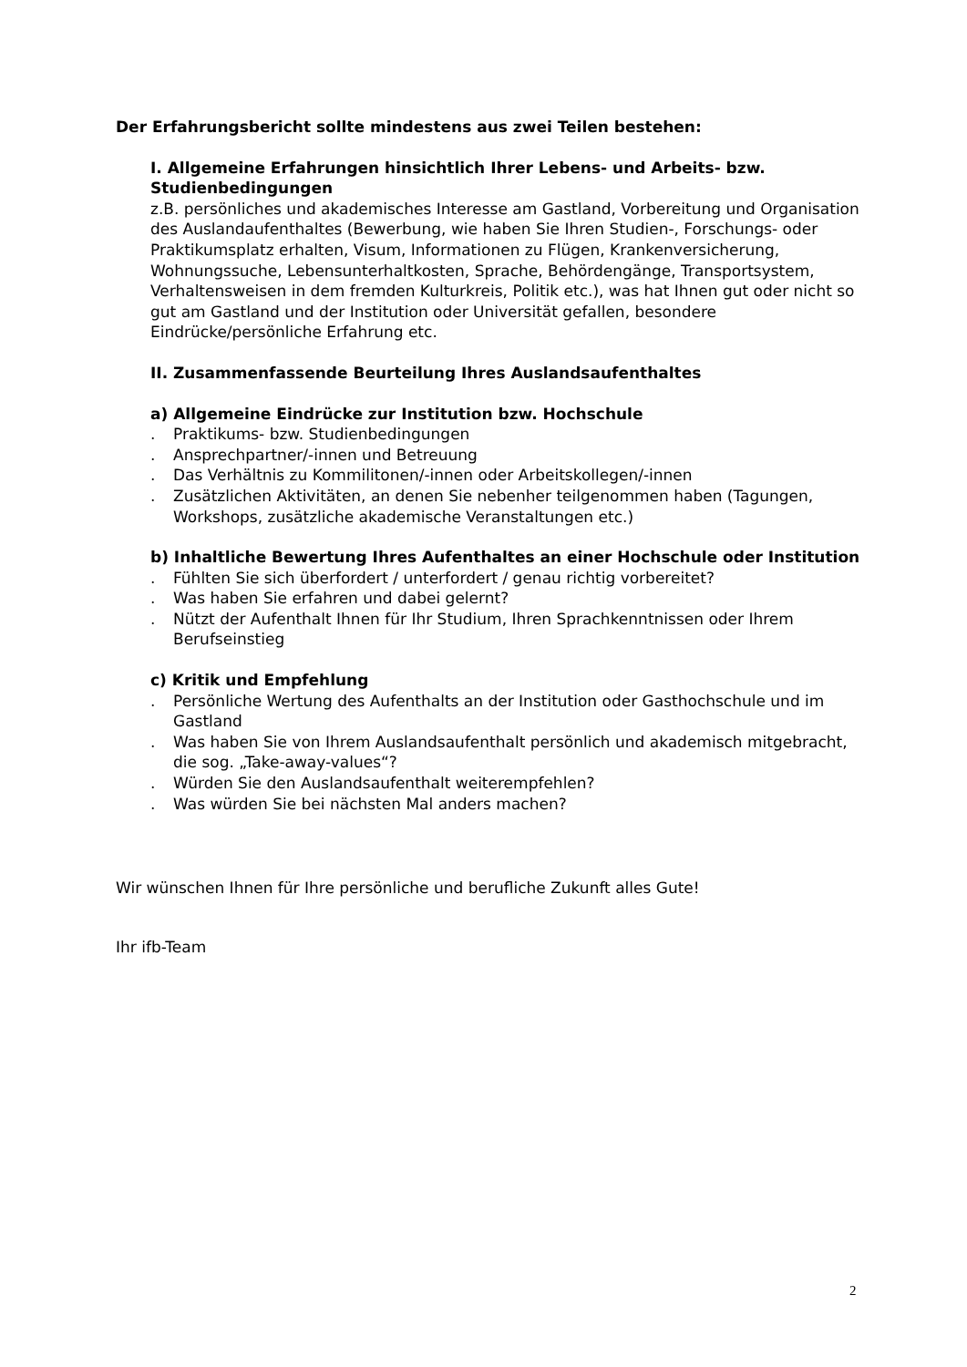Der Erfahrungsbericht sollte mindestens aus zwei Teilen bestehen:
I. Allgemeine Erfahrungen hinsichtlich Ihrer Lebens- und Arbeits- bzw. Studienbedingungen
z.B. persönliches und akademisches Interesse am Gastland, Vorbereitung und Organisation des Auslandaufenthaltes (Bewerbung, wie haben Sie Ihren Studien-, Forschungs- oder Praktikumsplatz erhalten, Visum, Informationen zu Flügen, Krankenversicherung, Wohnungssuche, Lebensunterhaltkosten, Sprache, Behördengänge, Transportsystem, Verhaltensweisen in dem fremden Kulturkreis, Politik etc.), was hat Ihnen gut oder nicht so gut am Gastland und der Institution oder Universität gefallen, besondere Eindrücke/persönliche Erfahrung etc.
II. Zusammenfassende Beurteilung Ihres Auslandsaufenthaltes
a) Allgemeine Eindrücke zur Institution bzw. Hochschule
. Praktikums- bzw. Studienbedingungen
. Ansprechpartner/-innen und Betreuung
. Das Verhältnis zu Kommilitonen/-innen oder Arbeitskollegen/-innen
. Zusätzlichen Aktivitäten, an denen Sie nebenher teilgenommen haben (Tagungen, Workshops, zusätzliche akademische Veranstaltungen etc.)
b) Inhaltliche Bewertung Ihres Aufenthaltes an einer Hochschule oder Institution
. Fühlten Sie sich überfordert / unterfordert / genau richtig vorbereitet?
. Was haben Sie erfahren und dabei gelernt?
. Nützt der Aufenthalt Ihnen für Ihr Studium, Ihren Sprachkenntnissen oder Ihrem Berufseinstieg
c) Kritik und Empfehlung
. Persönliche Wertung des Aufenthalts an der Institution oder Gasthochschule und im Gastland
. Was haben Sie von Ihrem Auslandsaufenthalt persönlich und akademisch mitgebracht, die sog. „Take-away-values“?
. Würden Sie den Auslandsaufenthalt weiterempfehlen?
. Was würden Sie bei nächsten Mal anders machen?
Wir wünschen Ihnen für Ihre persönliche und berufliche Zukunft alles Gute!
Ihr ifb-Team
2